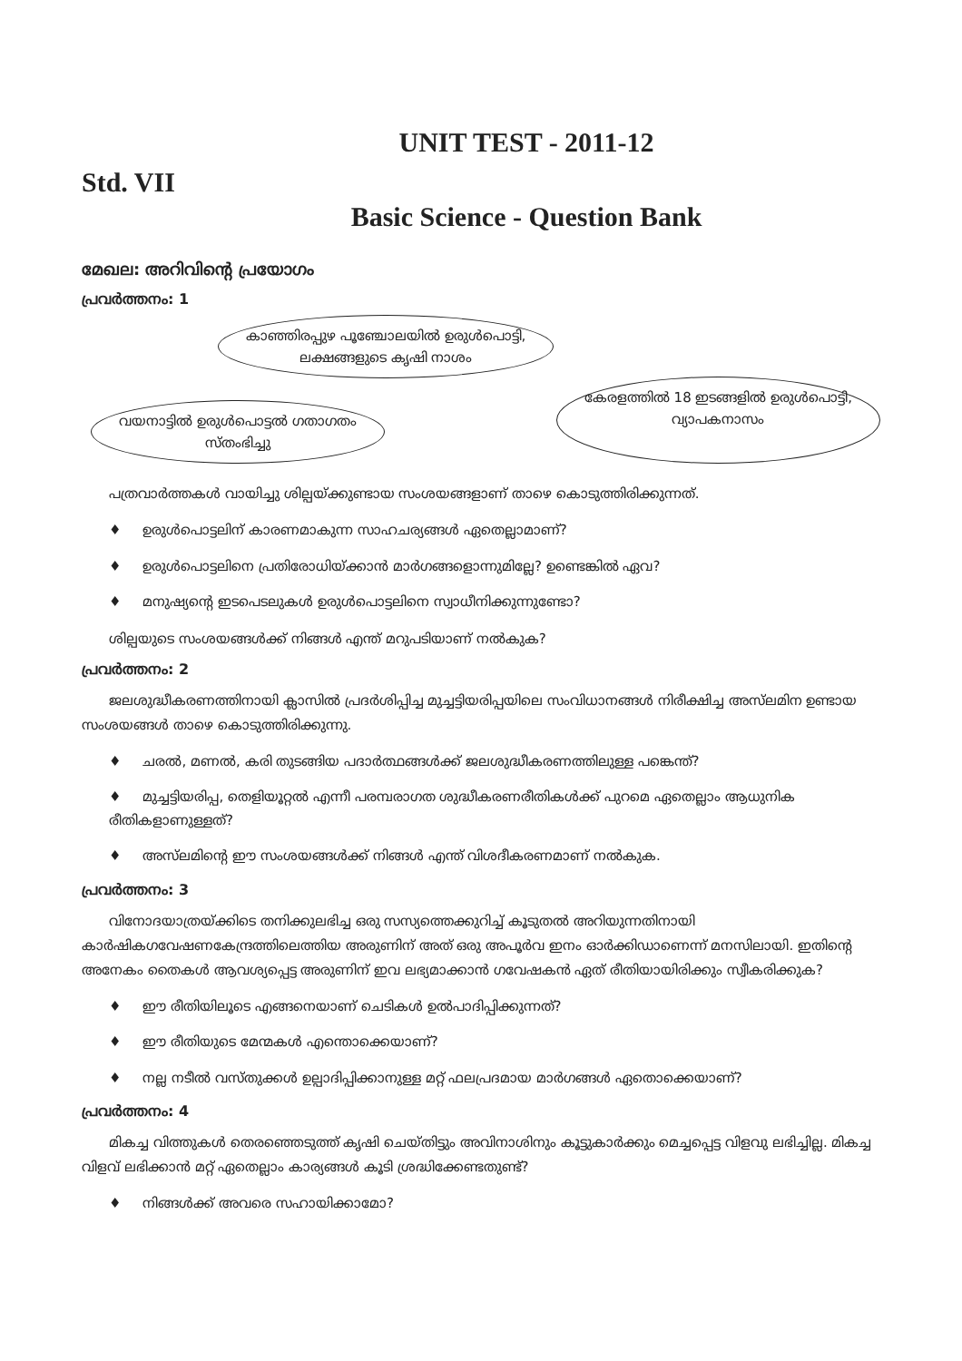UNIT TEST - 2011-12
Std. VII
Basic Science - Question Bank
മേഖല: അറിവിന്റെ പ്രയോഗം
പ്രവർത്തനം: 1
കാഞ്ഞിരപ്പുഴ പൂഞ്ചോലയിൽ ഉരുൾപൊട്ടി,
ലക്ഷങ്ങളുടെ കൃഷി നാശം
വയനാട്ടിൽ ഉരുൾപൊട്ടൽ ഗതാഗതം
സ്തംഭിച്ചു
കേരളത്തിൽ 18 ഇടങ്ങളിൽ ഉരുൾപൊട്ടി,
വ്യാപകനാസം
പത്രവാർത്തകൾ വായിച്ചു ശില്പയ്ക്കുണ്ടായ സംശയങ്ങളാണ് താഴെ കൊടുത്തിരിക്കുന്നത്.
♦ ഉരുൾപൊട്ടലിന് കാരണമാകുന്ന സാഹചര്യങ്ങൾ ഏതെല്ലാമാണ്?
♦ ഉരുൾപൊട്ടലിനെ പ്രതിരോധിയ്ക്കാൻ മാർഗങ്ങളൊന്നുമില്ലേ? ഉണ്ടെങ്കിൽ ഏവ?
♦ മനുഷ്യന്റെ ഇടപെടലുകൾ ഉരുൾപൊട്ടലിനെ സ്വാധീനിക്കുന്നുണ്ടോ?
ശില്പയുടെ സംശയങ്ങൾക്ക് നിങ്ങൾ എന്ത് മറുപടിയാണ് നൽകുക?
പ്രവർത്തനം: 2
ജലശുദ്ധീകരണത്തിനായി ക്ലാസിൽ പ്രദർശിപ്പിച്ച മുച്ചട്ടിയരിപ്പയിലെ സംവിധാനങ്ങൾ നിരീക്ഷിച്ച അസ്‌ലമിന ഉണ്ടായ സംശയങ്ങൾ താഴെ കൊടുത്തിരിക്കുന്നു.
♦ ചരൽ, മണൽ, കരി തുടങ്ങിയ പദാർത്ഥങ്ങൾക്ക് ജലശുദ്ധീകരണത്തിലുള്ള പങ്കെന്ത്?
♦ മുച്ചട്ടിയരിപ്പ, തെളിയൂറ്റൽ എന്നീ പരമ്പരാഗത ശുദ്ധീകരണരീതികൾക്ക് പുറമെ ഏതെല്ലാം ആധുനിക രീതികളാണുള്ളത്?
♦ അസ്‌ലമിന്റെ ഈ സംശയങ്ങൾക്ക് നിങ്ങൾ എന്ത് വിശദീകരണമാണ് നൽകുക.
പ്രവർത്തനം: 3
വിനോദയാത്രയ്ക്കിടെ തനിക്കുലഭിച്ച ഒരു സസ്യത്തെക്കുറിച്ച് കൂടുതൽ അറിയുന്നതിനായി കാർഷികഗവേഷണകേന്ദ്രത്തിലെത്തിയ അരുണിന് അത് ഒരു അപൂർവ ഇനം ഓർക്കിഡാണെന്ന് മനസിലായി. ഇതിന്റെ അനേകം തൈകൾ ആവശ്യപ്പെട്ട അരുണിന് ഇവ ലഭ്യമാക്കാൻ ഗവേഷകൻ ഏത് രീതിയായിരിക്കും സ്വീകരിക്കുക?
♦ ഈ രീതിയിലൂടെ എങ്ങനെയാണ് ചെടികൾ ഉൽപാദിപ്പിക്കുന്നത്?
♦ ഈ രീതിയുടെ മേന്മകൾ എന്തൊക്കെയാണ്?
♦ നല്ല നടീൽ വസ്തുക്കൾ ഉല്പാദിപ്പിക്കാനുള്ള മറ്റ് ഫലപ്രദമായ മാർഗങ്ങൾ ഏതൊക്കെയാണ്?
പ്രവർത്തനം: 4
മികച്ച വിത്തുകൾ തെരഞ്ഞെടുത്ത് കൃഷി ചെയ്തിട്ടും അവിനാശിനും കൂട്ടുകാർക്കും മെച്ചപ്പെട്ട വിളവു ലഭിച്ചില്ല. മികച്ച വിളവ് ലഭിക്കാൻ മറ്റ് ഏതെല്ലാം കാര്യങ്ങൾ കൂടി ശ്രദ്ധിക്കേണ്ടതുണ്ട്?
♦ നിങ്ങൾക്ക് അവരെ സഹായിക്കാമോ?